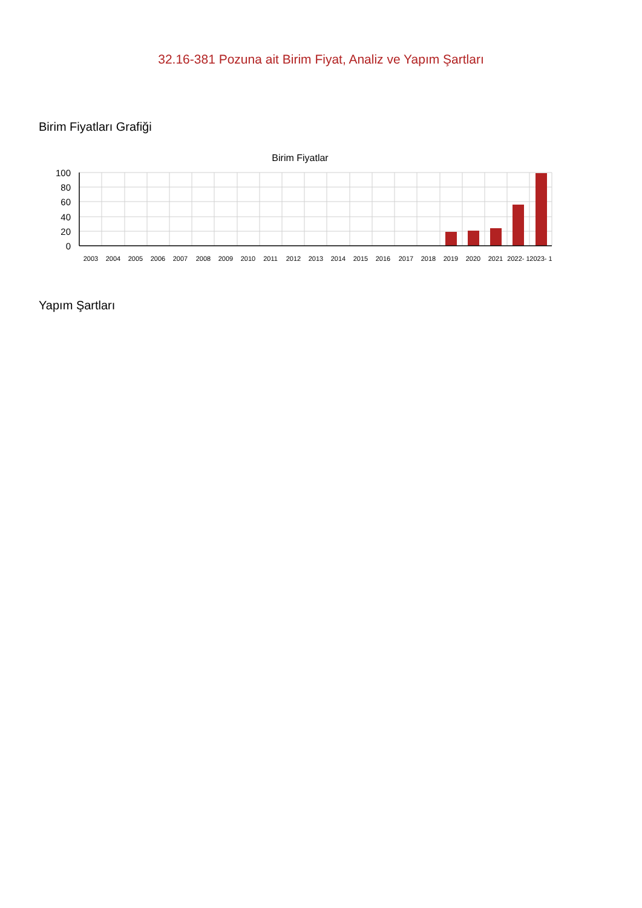32.16-381 Pozuna ait Birim Fiyat, Analiz ve Yapım Şartları
Birim Fiyatları Grafiği
Birim Fiyatlar
100
80
60
40
20
0
2003
2004
2005
2006
2007
2008
2009
2010
2011
2012
2013
2014
2015
2016
2017
2018
2019
2020
2021
2022- 1
2023- 1
Yapım Şartları